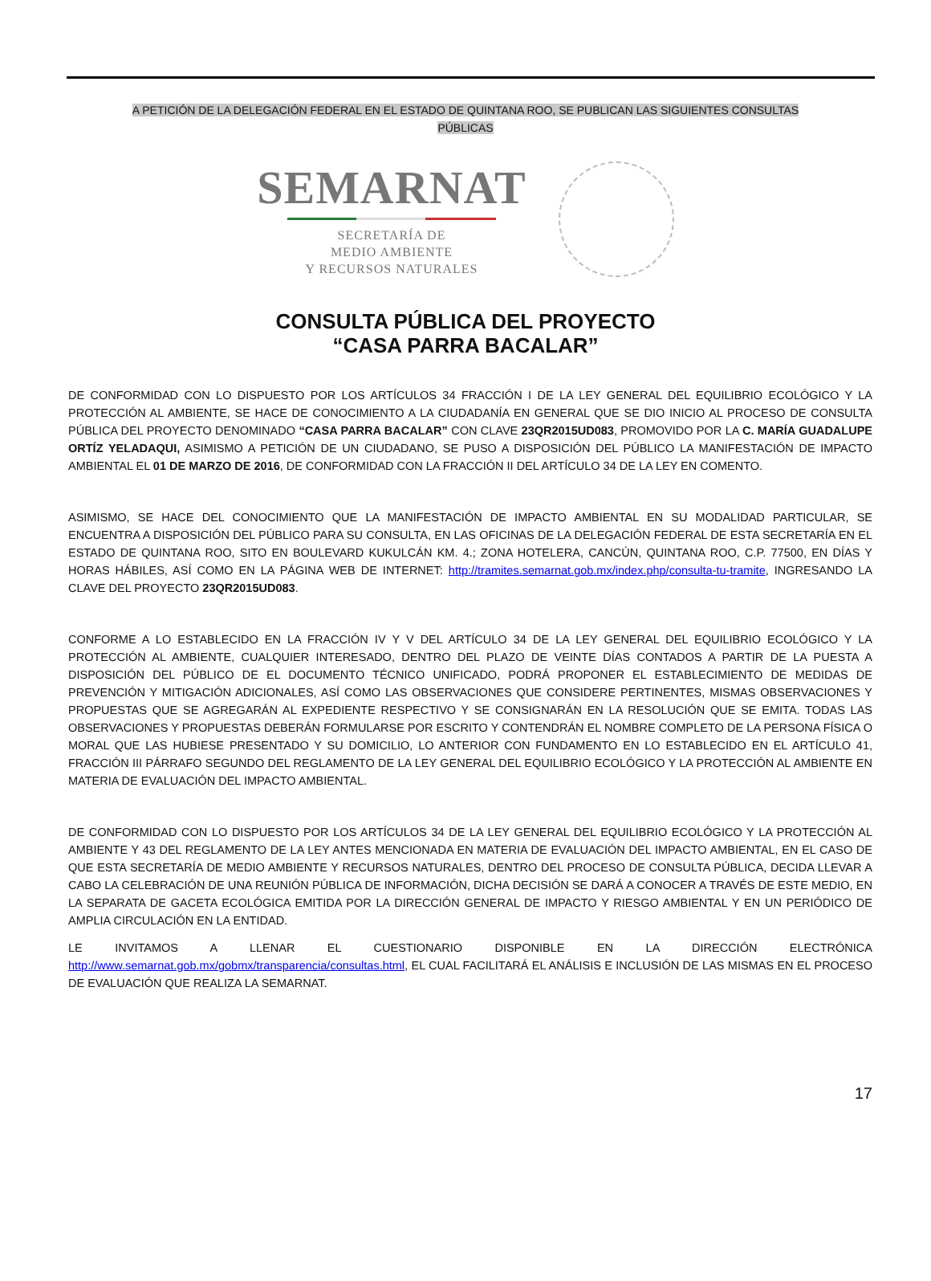A PETICIÓN DE LA DELEGACIÓN FEDERAL EN EL ESTADO DE QUINTANA ROO, SE PUBLICAN LAS SIGUIENTES CONSULTAS
PÚBLICAS
SEMARNAT
SECRETARÍA DE
MEDIO AMBIENTE
Y RECURSOS NATURALES
CONSULTA PÚBLICA DEL PROYECTO
“CASA PARRA BACALAR”
DE CONFORMIDAD CON LO DISPUESTO POR LOS ARTÍCULOS 34 FRACCIÓN I DE LA LEY GENERAL DEL EQUILIBRIO ECOLÓGICO Y LA PROTECCIÓN AL AMBIENTE, SE HACE DE CONOCIMIENTO A LA CIUDADANÍA EN GENERAL QUE SE DIO INICIO AL PROCESO DE CONSULTA PÚBLICA DEL PROYECTO DENOMINADO “CASA PARRA BACALAR” CON CLAVE 23QR2015UD083, PROMOVIDO POR LA C. MARÍA GUADALUPE ORTÍZ YELADAQUI, ASIMISMO A PETICIÓN DE UN CIUDADANO, SE PUSO A DISPOSICIÓN DEL PÚBLICO LA MANIFESTACIÓN DE IMPACTO AMBIENTAL EL 01 DE MARZO DE 2016, DE CONFORMIDAD CON LA FRACCIÓN II DEL ARTÍCULO 34 DE LA LEY EN COMENTO.
ASIMISMO, SE HACE DEL CONOCIMIENTO QUE LA MANIFESTACIÓN DE IMPACTO AMBIENTAL EN SU MODALIDAD PARTICULAR, SE ENCUENTRA A DISPOSICIÓN DEL PÚBLICO PARA SU CONSULTA, EN LAS OFICINAS DE LA DELEGACIÓN FEDERAL DE ESTA SECRETARÍA EN EL ESTADO DE QUINTANA ROO, SITO EN BOULEVARD KUKULCÁN KM. 4.; ZONA HOTELERA, CANCÚN, QUINTANA ROO, C.P. 77500, EN DÍAS Y HORAS HÁBILES, ASÍ COMO EN LA PÁGINA WEB DE INTERNET: http://tramites.semarnat.gob.mx/index.php/consulta-tu-tramite, INGRESANDO LA CLAVE DEL PROYECTO 23QR2015UD083.
CONFORME A LO ESTABLECIDO EN LA FRACCIÓN IV Y V DEL ARTÍCULO 34 DE LA LEY GENERAL DEL EQUILIBRIO ECOLÓGICO Y LA PROTECCIÓN AL AMBIENTE, CUALQUIER INTERESADO, DENTRO DEL PLAZO DE VEINTE DÍAS CONTADOS A PARTIR DE LA PUESTA A DISPOSICIÓN DEL PÚBLICO DE EL DOCUMENTO TÉCNICO UNIFICADO, PODRÁ PROPONER EL ESTABLECIMIENTO DE MEDIDAS DE PREVENCIÓN Y MITIGACIÓN ADICIONALES, ASÍ COMO LAS OBSERVACIONES QUE CONSIDERE PERTINENTES, MISMAS OBSERVACIONES Y PROPUESTAS QUE SE AGREGARÁN AL EXPEDIENTE RESPECTIVO Y SE CONSIGNARÁN EN LA RESOLUCIÓN QUE SE EMITA. TODAS LAS OBSERVACIONES Y PROPUESTAS DEBERÁN FORMULARSE POR ESCRITO Y CONTENDRÁN EL NOMBRE COMPLETO DE LA PERSONA FÍSICA O MORAL QUE LAS HUBIESE PRESENTADO Y SU DOMICILIO, LO ANTERIOR CON FUNDAMENTO EN LO ESTABLECIDO EN EL ARTÍCULO 41, FRACCIÓN III PÁRRAFO SEGUNDO DEL REGLAMENTO DE LA LEY GENERAL DEL EQUILIBRIO ECOLÓGICO Y LA PROTECCIÓN AL AMBIENTE EN MATERIA DE EVALUACIÓN DEL IMPACTO AMBIENTAL.
DE CONFORMIDAD CON LO DISPUESTO POR LOS ARTÍCULOS 34 DE LA LEY GENERAL DEL EQUILIBRIO ECOLÓGICO Y LA PROTECCIÓN AL AMBIENTE Y 43 DEL REGLAMENTO DE LA LEY ANTES MENCIONADA EN MATERIA DE EVALUACIÓN DEL IMPACTO AMBIENTAL, EN EL CASO DE QUE ESTA SECRETARÍA DE MEDIO AMBIENTE Y RECURSOS NATURALES, DENTRO DEL PROCESO DE CONSULTA PÚBLICA, DECIDA LLEVAR A CABO LA CELEBRACIÓN DE UNA REUNIÓN PÚBLICA DE INFORMACIÓN, DICHA DECISIÓN SE DARÁ A CONOCER A TRAVÉS DE ESTE MEDIO, EN LA SEPARATA DE GACETA ECOLÓGICA EMITIDA POR LA DIRECCIÓN GENERAL DE IMPACTO Y RIESGO AMBIENTAL Y EN UN PERIÓDICO DE AMPLIA CIRCULACIÓN EN LA ENTIDAD.
LE INVITAMOS A LLENAR EL CUESTIONARIO DISPONIBLE EN LA DIRECCIÓN ELECTRÓNICA http://www.semarnat.gob.mx/gobmx/transparencia/consultas.html, EL CUAL FACILITARÁ EL ANÁLISIS E INCLUSIÓN DE LAS MISMAS EN EL PROCESO DE EVALUACIÓN QUE REALIZA LA SEMARNAT.
17